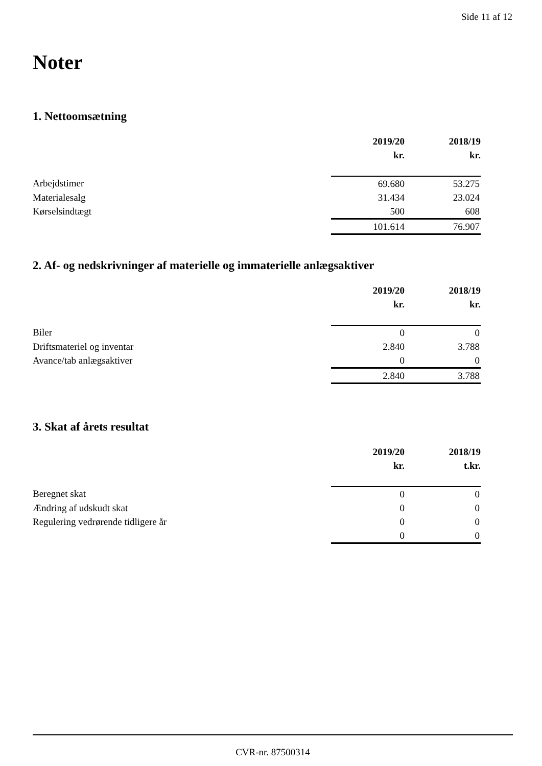Side 11 af 12
Noter
1. Nettoomsætning
| | 2019/20 | 2018/19 |
| | kr. | kr. |
| Arbejdstimer | 69.680 | 53.275 |
| Materialesalg | 31.434 | 23.024 |
| Kørselsindtægt | 500 | 608 |
| | 101.614 | 76.907 |
2. Af- og nedskrivninger af materielle og immaterielle anlægsaktiver
| | 2019/20 | 2018/19 |
| | kr. | kr. |
| Biler | 0 | 0 |
| Driftsmateriel og inventar | 2.840 | 3.788 |
| Avance/tab anlægsaktiver | 0 | 0 |
| | 2.840 | 3.788 |
3. Skat af årets resultat
| | 2019/20 | 2018/19 |
| | kr. | t.kr. |
| Beregnet skat | 0 | 0 |
| Ændring af udskudt skat | 0 | 0 |
| Regulering vedrørende tidligere år | 0 | 0 |
| | 0 | 0 |
CVR-nr. 87500314